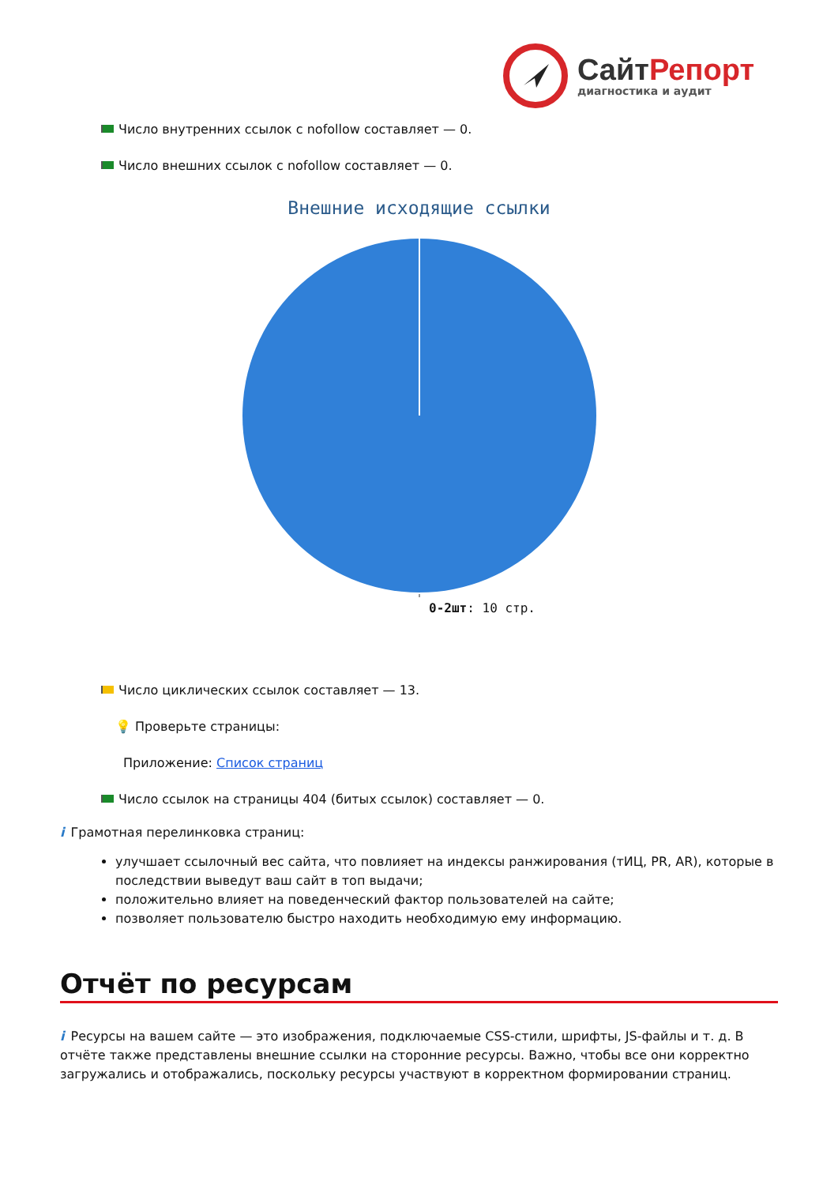СайтРепорт
диагностика и аудит
Число внутренних ссылок с nofollow составляет — 0.
Число внешних ссылок с nofollow составляет — 0.
Внешние исходящие ссылки
0-2шт: 10 стр.
Число циклических ссылок составляет — 13.
💡 Проверьте страницы:
Приложение: Список страниц
Число ссылок на страницы 404 (битых ссылок) составляет — 0.
i Грамотная перелинковка страниц:
улучшает ссылочный вес сайта, что повлияет на индексы ранжирования (тИЦ, PR, AR), которые в последствии выведут ваш сайт в топ выдачи;
положительно влияет на поведенческий фактор пользователей на сайте;
позволяет пользователю быстро находить необходимую ему информацию.
Отчёт по ресурсам
i Ресурсы на вашем сайте — это изображения, подключаемые CSS-стили, шрифты, JS-файлы и т. д. В отчёте также представлены внешние ссылки на сторонние ресурсы. Важно, чтобы все они корректно загружались и отображались, поскольку ресурсы участвуют в корректном формировании страниц.